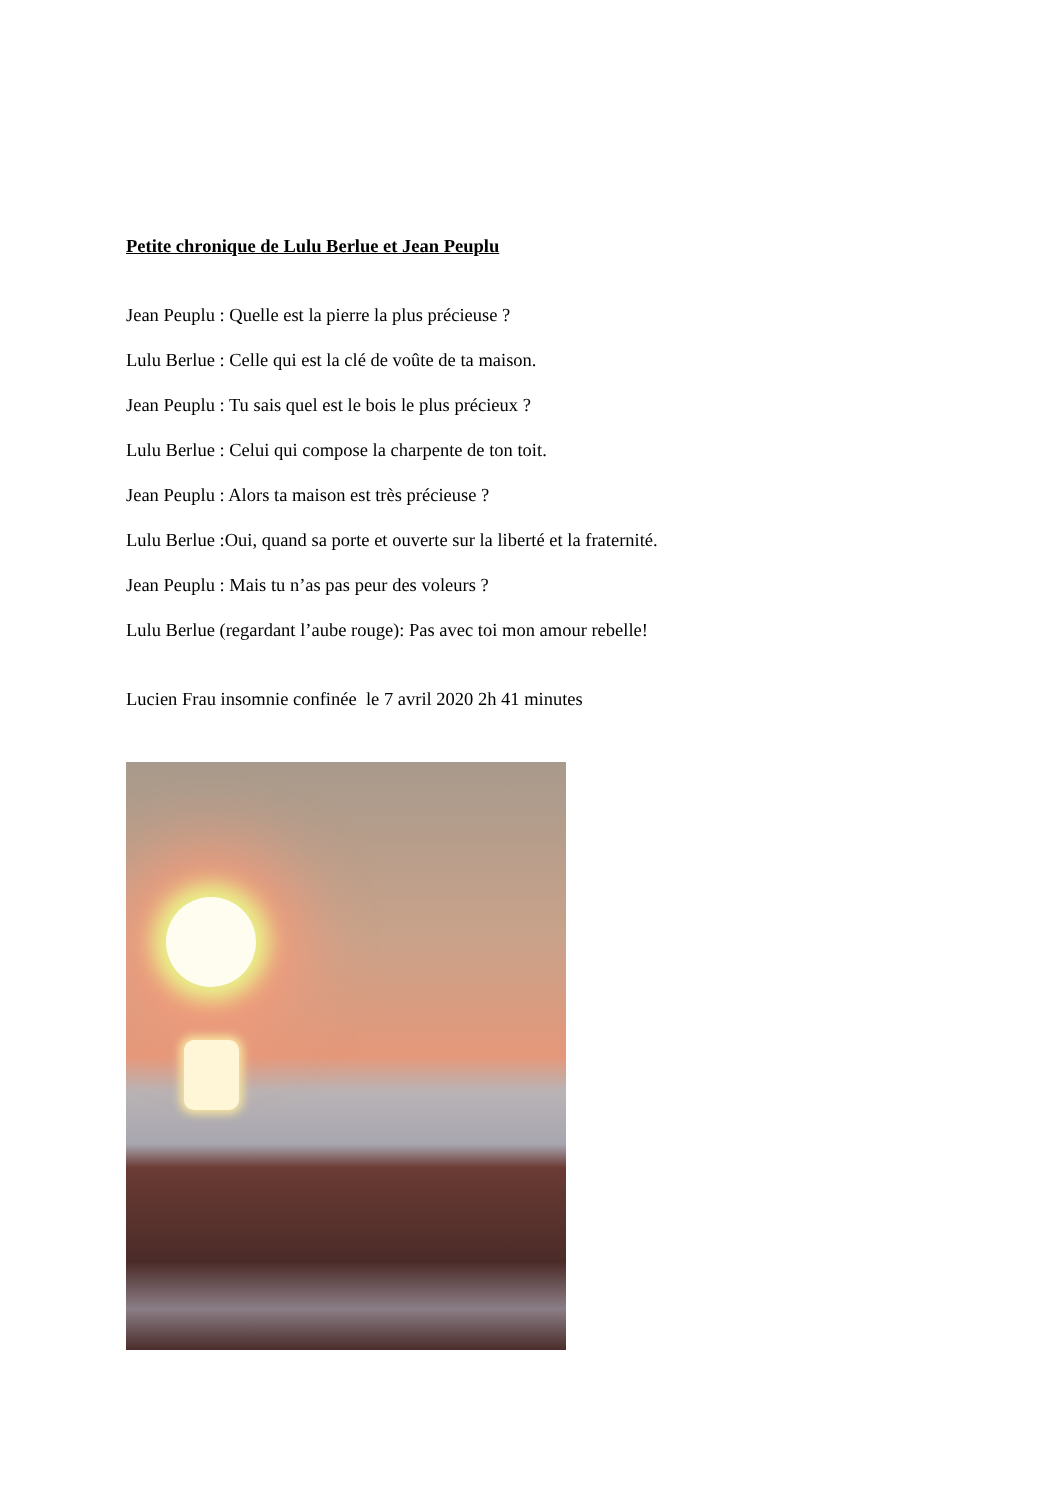Petite chronique de Lulu Berlue et Jean Peuplu
Jean Peuplu : Quelle est la pierre la plus précieuse ?
Lulu Berlue : Celle qui est la clé de voûte de ta maison.
Jean Peuplu : Tu sais quel est le bois le plus précieux ?
Lulu Berlue : Celui qui compose la charpente de ton toit.
Jean Peuplu : Alors ta maison est très précieuse ?
Lulu Berlue :Oui, quand sa porte et ouverte sur la liberté et la fraternité.
Jean Peuplu : Mais tu n’as pas peur des voleurs ?
Lulu Berlue (regardant l’aube rouge): Pas avec toi mon amour rebelle!
Lucien Frau insomnie confinée le 7 avril 2020 2h 41 minutes